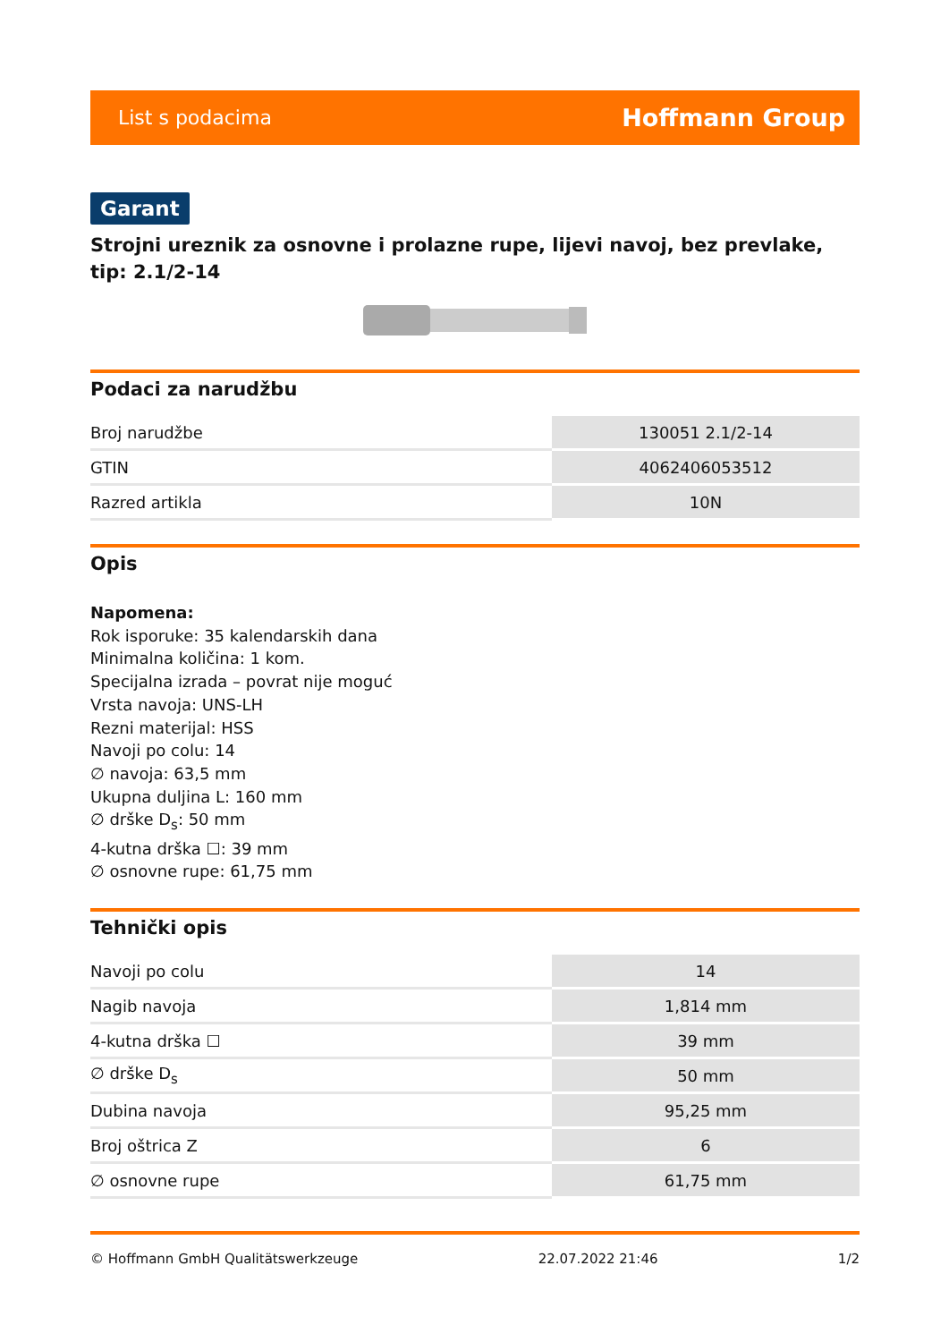List s podacima Hoffmann Group
Garant
Strojni ureznik za osnovne i prolazne rupe, lijevi navoj, bez prevlake, tip: 2.1/2-14
Podaci za narudžbu
| Broj narudžbe | 130051 2.1/2-14 |
| GTIN | 4062406053512 |
| Razred artikla | 10N |
Opis
Napomena:
Rok isporuke: 35 kalendarskih dana
Minimalna količina: 1 kom.
Specijalna izrada – povrat nije moguć
Vrsta navoja: UNS-LH
Rezni materijal: HSS
Navoji po colu: 14
∅ navoja: 63,5 mm
Ukupna duljina L: 160 mm
∅ drške D<sub>s</sub>: 50 mm
4-kutna drška ☐: 39 mm
∅ osnovne rupe: 61,75 mm
Tehnički opis
| Navoji po colu | 14 |
| Nagib navoja | 1,814 mm |
| 4-kutna drška ☐ | 39 mm |
| ∅ drške D<sub>s</sub> | 50 mm |
| Dubina navoja | 95,25 mm |
| Broj oštrica Z | 6 |
| ∅ osnovne rupe | 61,75 mm |
© Hoffmann GmbH Qualitätswerkzeuge 22.07.2022 21:46 1/2